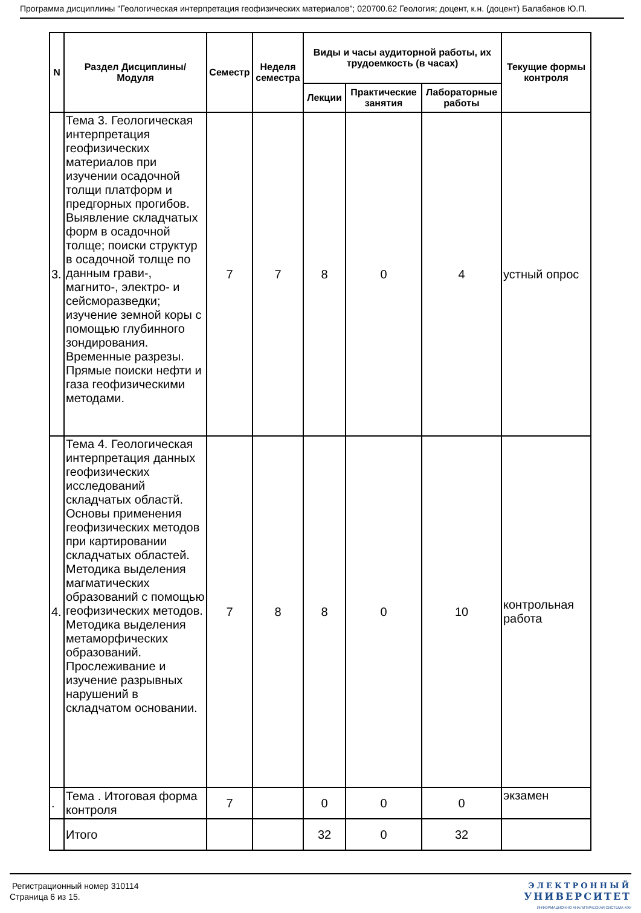Программа дисциплины "Геологическая интерпретация геофизических материалов"; 020700.62 Геология; доцент, к.н. (доцент) Балабанов Ю.П.
| N | Раздел Дисциплины/ Модуля | Семестр | Неделя семестра | Виды и часы аудиторной работы, их трудоемкость (в часах) | | | Текущие формы контроля |
| --- | --- | --- | --- | --- | --- | --- | --- |
| | | | | Лекции | Практические занятия | Лабораторные работы | |
| 3. | Тема 3. Геологическая интерпретация геофизических материалов при изучении осадочной толщи платформ и предгорных прогибов. Выявление складчатых форм в осадочной толще; поиски структур в осадочной толще по данным грави-, магнито-, электро- и сейсморазведки; изучение земной коры с помощью глубинного зондирования. Временные разрезы. Прямые поиски нефти и газа геофизическими методами. | 7 | 7 | 8 | 0 | 4 | устный опрос |
| 4. | Тема 4. Геологическая интерпретация данных геофизических исследований складчатых областй. Основы применения геофизических методов при картировании складчатых областей. Методика выделения магматических образований с помощью геофизических методов. Методика выделения метаморфических образований. Прослеживание и изучение разрывных нарушений в складчатом основании. | 7 | 8 | 8 | 0 | 10 | контрольная работа |
| . | Тема . Итоговая форма контроля | 7 | | 0 | 0 | 0 | экзамен |
| | Итого | | | 32 | 0 | 32 | |
Регистрационный номер 310114
Страница 6 из 15.
ЭЛЕКТРОННЫЙ
УНИВЕРСИТЕТ
ИНФОРМАЦИОННО АНАЛИТИЧЕСКАЯ СИСТЕМА КФУ